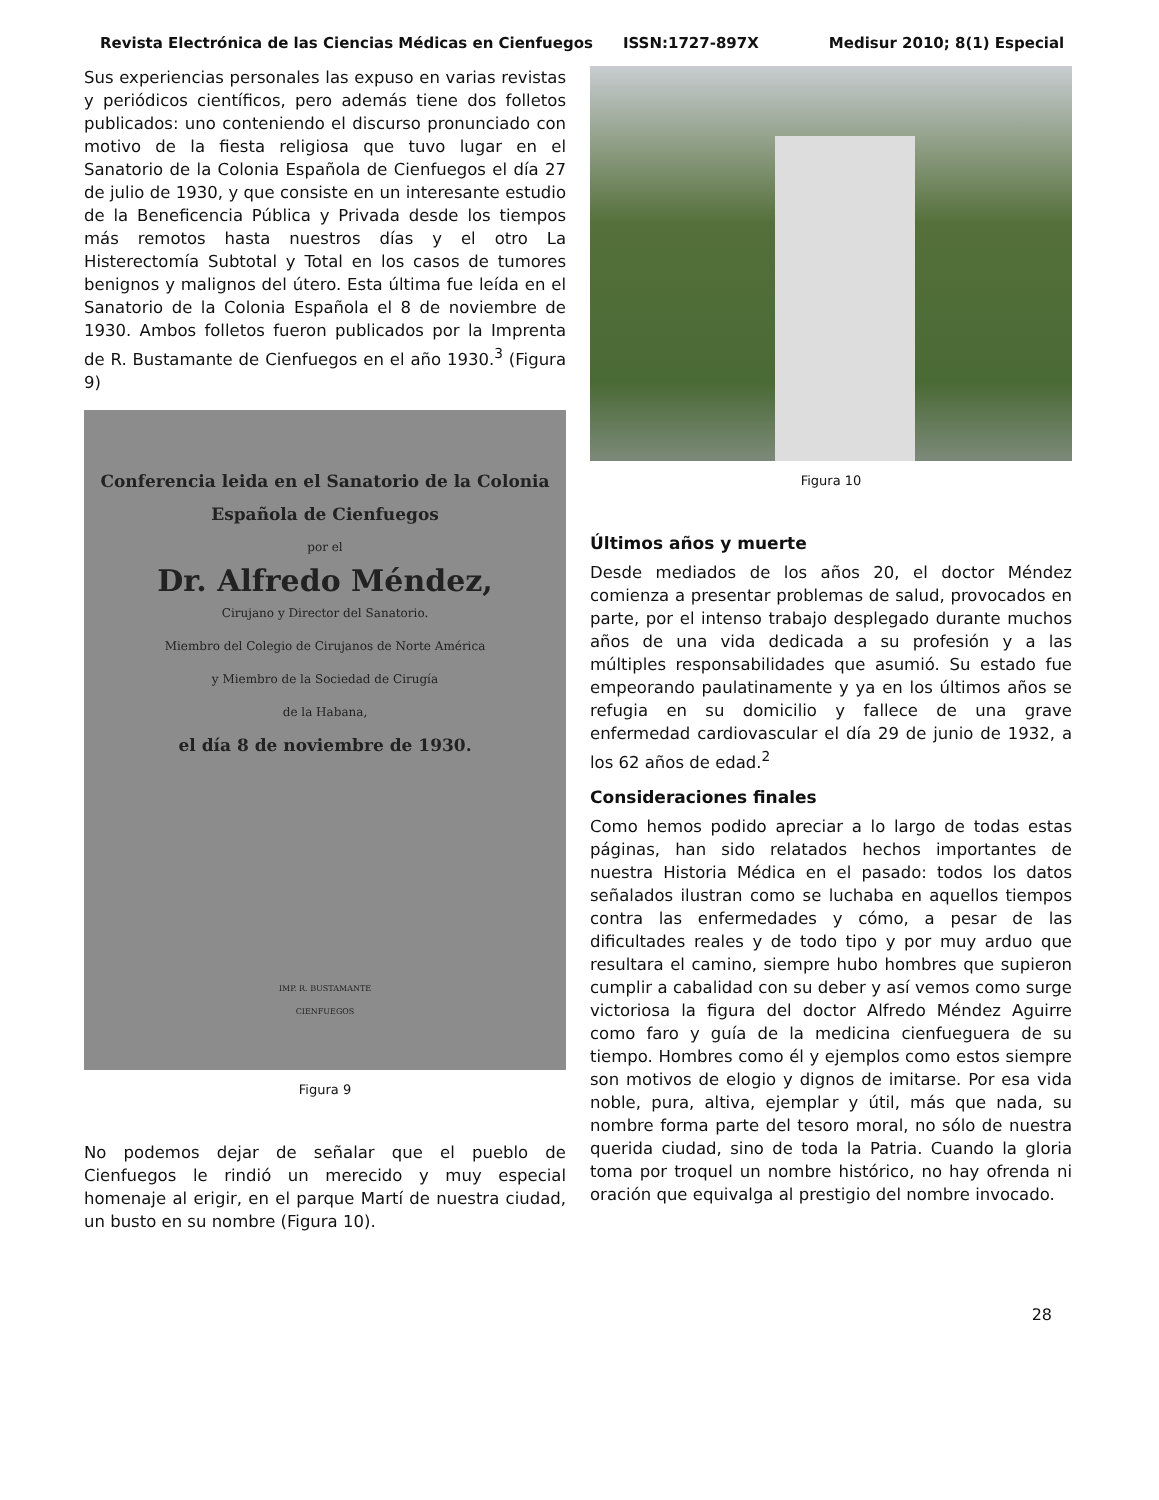Revista Electrónica de las Ciencias Médicas en Cienfuegos ISSN:1727-897X Medisur 2010; 8(1) Especial
Sus experiencias personales las expuso en varias revistas y periódicos científicos, pero además tiene dos folletos publicados: uno conteniendo el discurso pronunciado con motivo de la fiesta religiosa que tuvo lugar en el Sanatorio de la Colonia Española de Cienfuegos el día 27 de julio de 1930, y que consiste en un interesante estudio de la Beneficencia Pública y Privada desde los tiempos más remotos hasta nuestros días y el otro La Histerectomía Subtotal y Total en los casos de tumores benignos y malignos del útero. Esta última fue leída en el Sanatorio de la Colonia Española el 8 de noviembre de 1930. Ambos folletos fueron publicados por la Imprenta de R. Bustamante de Cienfuegos en el año 1930.<sup>3</sup> (Figura 9)
Conferencia leida en el Sanatorio de la Colonia
Española de Cienfuegos
por el
Dr. Alfredo Méndez,
Cirujano y Director del Sanatorio.
Miembro del Colegio de Cirujanos de Norte América
y Miembro de la Sociedad de Cirugía
de la Habana,
el día 8 de noviembre de 1930.
IMP. R. BUSTAMANTE
CIENFUEGOS
Figura 9
No podemos dejar de señalar que el pueblo de Cienfuegos le rindió un merecido y muy especial homenaje al erigir, en el parque Martí de nuestra ciudad, un busto en su nombre (Figura 10).
Figura 10
Últimos años y muerte
Desde mediados de los años 20, el doctor Méndez comienza a presentar problemas de salud, provocados en parte, por el intenso trabajo desplegado durante muchos años de una vida dedicada a su profesión y a las múltiples responsabilidades que asumió. Su estado fue empeorando paulatinamente y ya en los últimos años se refugia en su domicilio y fallece de una grave enfermedad cardiovascular el día 29 de junio de 1932, a los 62 años de edad.<sup>2</sup>
Consideraciones finales
Como hemos podido apreciar a lo largo de todas estas páginas, han sido relatados hechos importantes de nuestra Historia Médica en el pasado: todos los datos señalados ilustran como se luchaba en aquellos tiempos contra las enfermedades y cómo, a pesar de las dificultades reales y de todo tipo y por muy arduo que resultara el camino, siempre hubo hombres que supieron cumplir a cabalidad con su deber y así vemos como surge victoriosa la figura del doctor Alfredo Méndez Aguirre como faro y guía de la medicina cienfueguera de su tiempo. Hombres como él y ejemplos como estos siempre son motivos de elogio y dignos de imitarse. Por esa vida noble, pura, altiva, ejemplar y útil, más que nada, su nombre forma parte del tesoro moral, no sólo de nuestra querida ciudad, sino de toda la Patria. Cuando la gloria toma por troquel un nombre histórico, no hay ofrenda ni oración que equivalga al prestigio del nombre invocado.
28